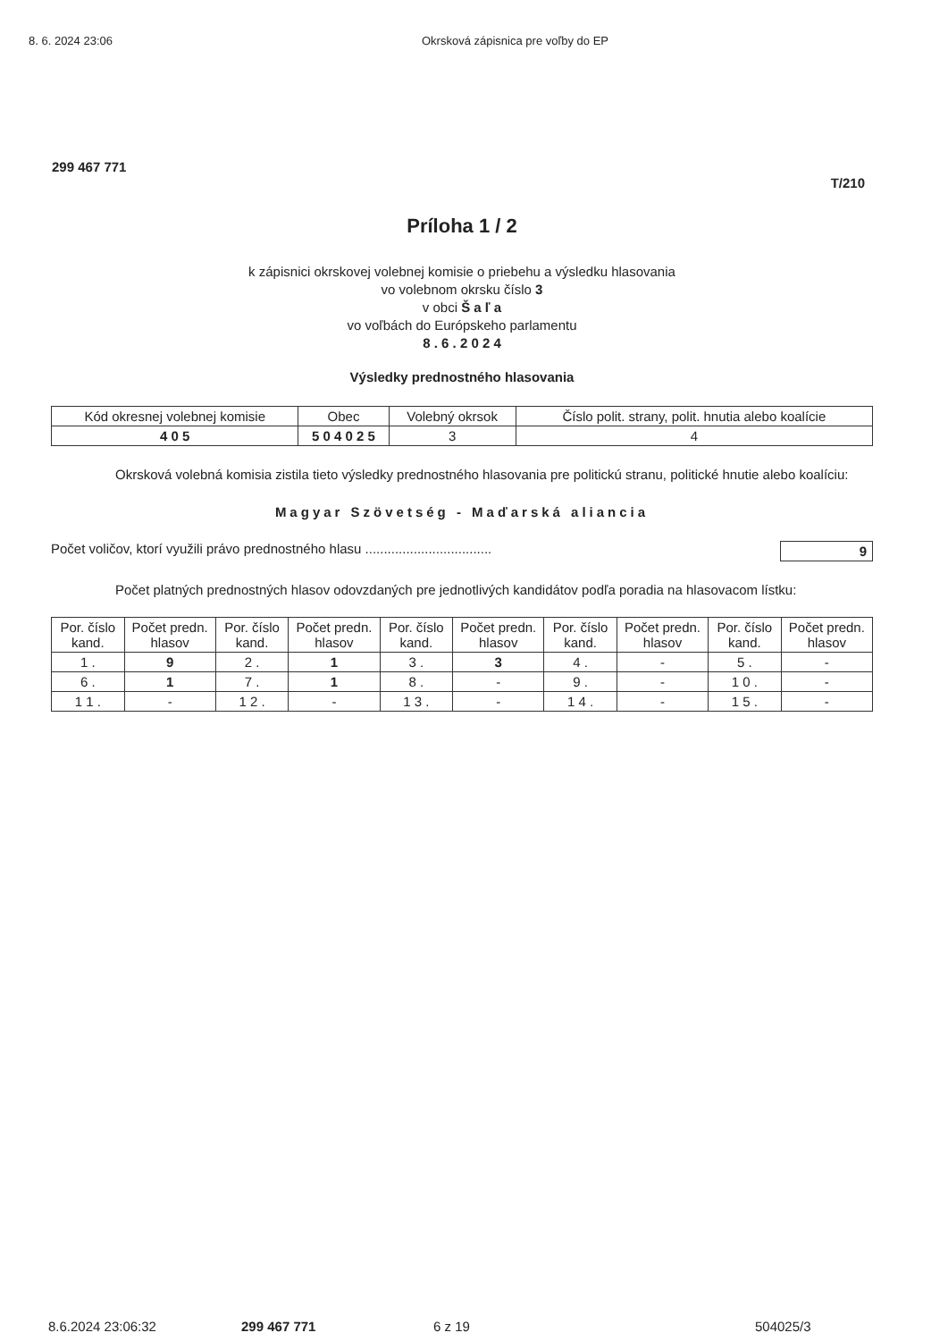8. 6. 2024 23:06 Okrsková zápisnica pre voľby do EP
299 467 771
T/210
Príloha 1 / 2
k zápisnici okrskovej volebnej komisie o priebehu a výsledku hlasovania
vo volebnom okrsku číslo 3
v obci Š a ľ a
vo voľbách do Európskeho parlamentu
8 . 6 . 2 0 2 4
Výsledky prednostného hlasovania
| Kód okresnej volebnej komisie | Obec | Volebný okrsok | Číslo polit. strany, polit. hnutia alebo koalície |
| --- | --- | --- | --- |
| 4 0 5 | 5 0 4 0 2 5 | 3 | 4 |
Okrsková volebná komisia zistila tieto výsledky prednostného hlasovania pre politickú stranu, politické hnutie alebo koalíciu:
Magyar Szövetség - Maďarská aliancia
Počet voličov, ktorí využili právo prednostného hlasu .................................. 9
Počet platných prednostných hlasov odovzdaných pre jednotlivých kandidátov podľa poradia na hlasovacom lístku:
| Por. číslo kand. | Počet predn. hlasov | Por. číslo kand. | Počet predn. hlasov | Por. číslo kand. | Počet predn. hlasov | Por. číslo kand. | Počet predn. hlasov | Por. číslo kand. | Počet predn. hlasov |
| --- | --- | --- | --- | --- | --- | --- | --- | --- | --- |
| 1 . | 9 | 2 . | 1 | 3 . | 3 | 4 . | - | 5 . | - |
| 6 . | 1 | 7 . | 1 | 8 . | - | 9 . | - | 1 0 . | - |
| 1 1 . | - | 1 2 . | - | 1 3 . | - | 1 4 . | - | 1 5 . | - |
8.6.2024 23:06:32 299 467 771 6 z 19 504025/3